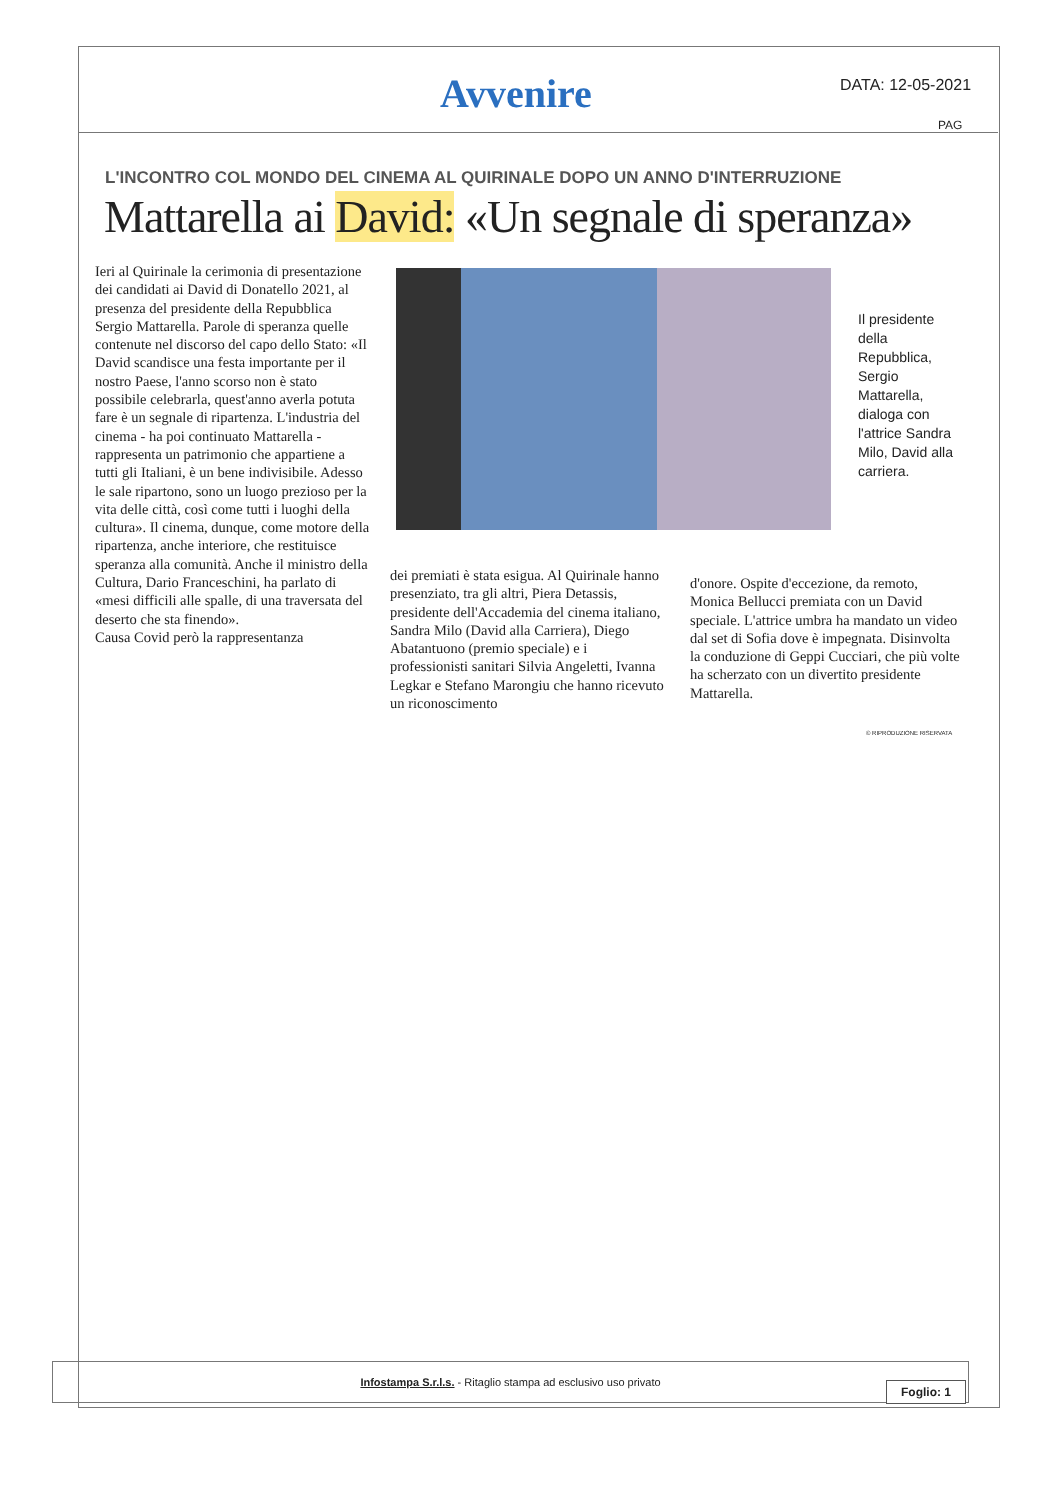Avvenire DATA: 12-05-2021
PAG
L'INCONTRO COL MONDO DEL CINEMA AL QUIRINALE DOPO UN ANNO D'INTERRUZIONE
Mattarella ai David: «Un segnale di speranza»
Ieri al Quirinale la cerimonia di presentazione dei candidati ai David di Donatello 2021, al presenza del presidente della Repubblica Sergio Mattarella. Parole di speranza quelle contenute nel discorso del capo dello Stato: «Il David scandisce una festa importante per il nostro Paese, l'anno scorso non è stato possibile celebrarla, quest'anno averla potuta fare è un segnale di ripartenza. L'industria del cinema - ha poi continuato Mattarella - rappresenta un patrimonio che appartiene a tutti gli Italiani, è un bene indivisibile. Adesso le sale ripartono, sono un luogo prezioso per la vita delle città, così come tutti i luoghi della cultura». Il cinema, dunque, come motore della ripartenza, anche interiore, che restituisce speranza alla comunità. Anche il ministro della Cultura, Dario Franceschini, ha parlato di «mesi difficili alle spalle, di una traversata del deserto che sta finendo».
Causa Covid però la rappresentanza
Il presidente della Repubblica, Sergio Mattarella, dialoga con l'attrice Sandra Milo, David alla carriera.
dei premiati è stata esigua. Al Quirinale hanno presenziato, tra gli altri, Piera Detassis, presidente dell'Accademia del cinema italiano, Sandra Milo (David alla Carriera), Diego Abatantuono (premio speciale) e i professionisti sanitari Silvia Angeletti, Ivanna Legkar e Stefano Marongiu che hanno ricevuto un riconoscimento
d'onore. Ospite d'eccezione, da remoto, Monica Bellucci premiata con un David speciale. L'attrice umbra ha mandato un video dal set di Sofia dove è impegnata. Disinvolta la conduzione di Geppi Cucciari, che più volte ha scherzato con un divertito presidente Mattarella.
© RIPRODUZIONE RISERVATA
Infostampa S.r.l.s. - Ritaglio stampa ad esclusivo uso privato
Foglio: 1